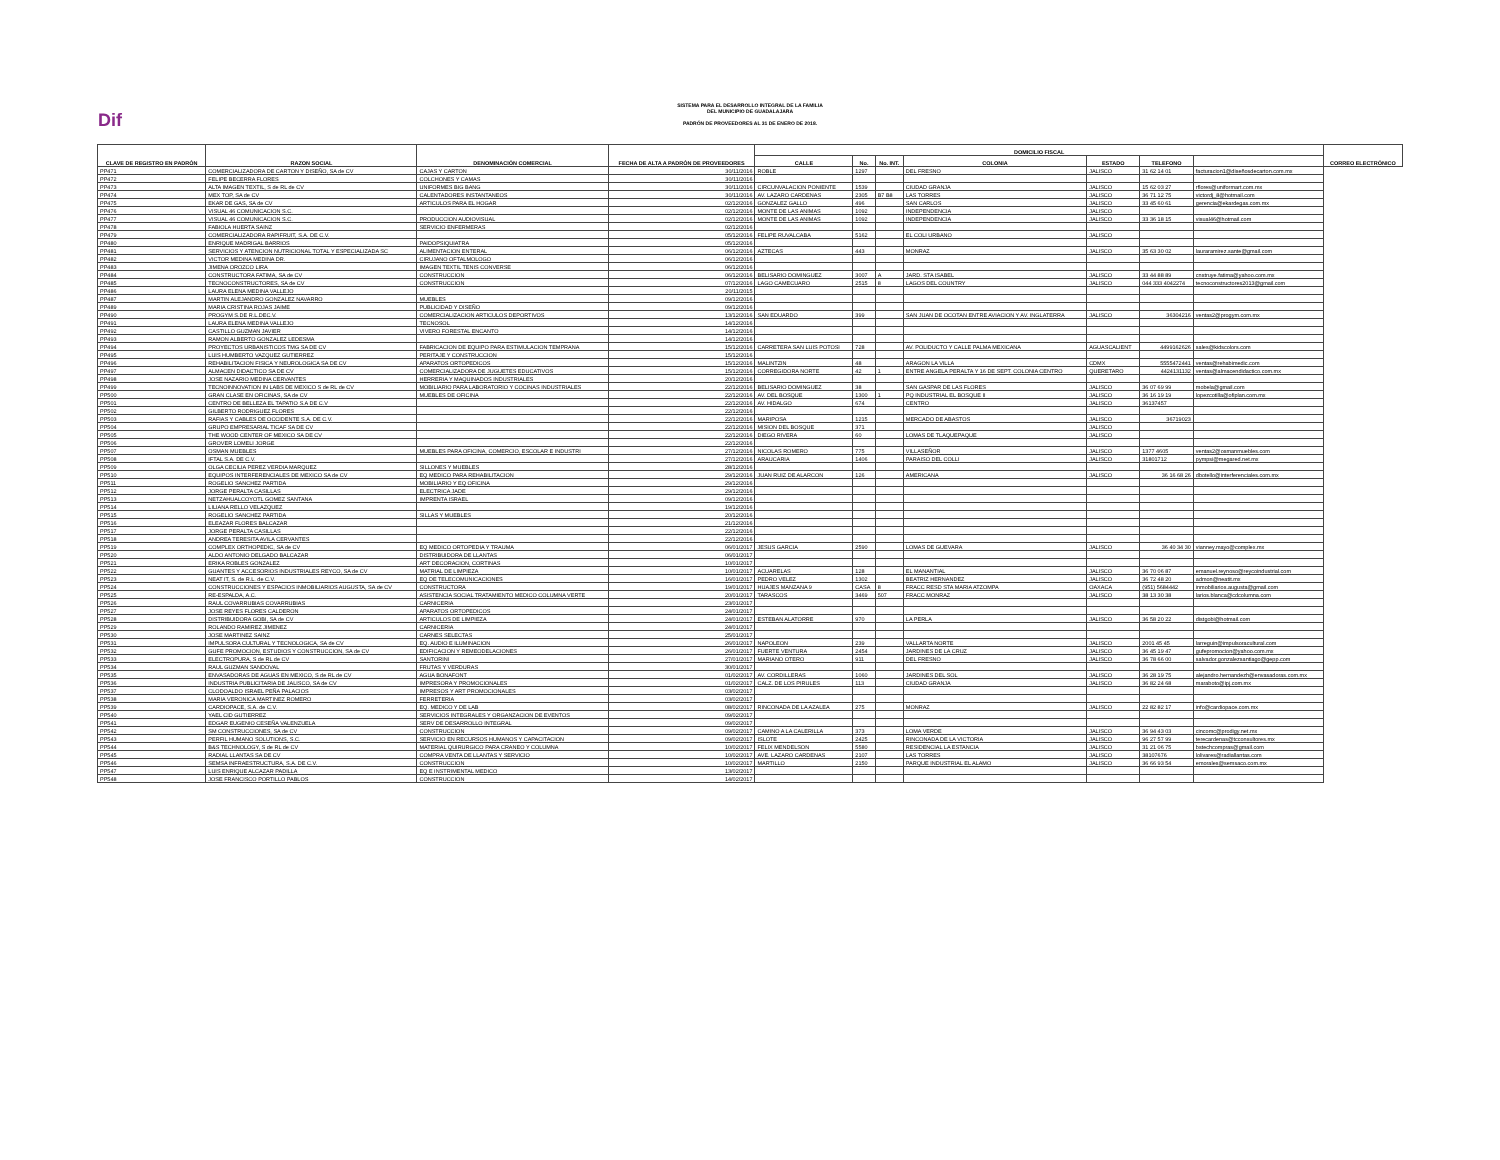Dif
SISTEMA PARA EL DESARROLLO INTEGRAL DE LA FAMILIA
DEL MUNICIPIO DE GUADALAJARA
PADRÓN DE PROVEEDORES AL 31 DE ENERO DE 2018.
| CLAVE DE REGISTRO EN PADRÓN | RAZON SOCIAL | DENOMINACIÓN COMERCIAL | FECHA DE ALTA A PADRÓN DE PROVEEDORES | DOMICILIO FISCAL | | | | | | | CORREO ELECTRÓNICO |
| --- | --- | --- | --- | --- | --- | --- | --- | --- | --- | --- | --- |
| | | | | CALLE | No. | No. INT. | COLONIA | ESTADO | TELEFONO | | |
| PP471 | COMERCIALIZADORA DE CARTON Y DISEÑO, SA de CV | CAJAS Y CARTON | 30/11/2016 | ROBLE | 1297 | | DEL FRESNO | JALISCO | 31 62 14 01 | facturacion1@diseñosdecarton.com.mx | |
| PP472 | FELIPE BECERRA FLORES | COLCHONES Y CAMAS | 30/11/2016 | | | | | | | | |
| PP473 | ALTA IMAGEN TEXTIL, S de RL de CV | UNIFORMES BIG BANG | 30/11/2016 | CIRCUNVALACION PONIENTE | 1539 | | CIUDAD GRANJA | JALISCO | 15 62 03 27 | rflores@uniformart.com.mx | |
| PP474 | MEX TOP, SA de CV | CALENTADORES INSTANTANEOS | 30/11/2016 | AV. LAZARO CARDENAS | 2305 | B7 B8 | LAS TORRES | JALISCO | 36 71 12 75 | victordj_8@hotmail.com | |
| PP475 | EKAR DE GAS, SA de CV | ARTICULOS PARA EL HOGAR | 02/12/2016 | GONZALEZ GALLO | 496 | | SAN CARLOS | JALISCO | 33 45 60 61 | gerencia@ekardegas.com.mx | |
| PP476 | VISUAL 46 COMUNICACION S.C. | | 02/12/2016 | MONTE DE LAS ANIMAS | 1092 | | INDEPENDENCIA | JALISCO | | | |
| PP477 | VISUAL 46 COMUNICACION S.C. | PRODUCCION AUDIOVISUAL | 02/12/2016 | MONTE DE LAS ANIMAS | 1092 | | INDEPENDENCIA | JALISCO | 33 36 18 15 | visual46@hotmail.com | |
| PP478 | FABIOLA HUERTA SAINZ | SERVICIO ENFERMERAS | 02/12/2016 | | | | | | | | |
| PP479 | COMERCIALIZADORA RAPIFRUIT, S.A. DE C.V. | | 05/12/2016 | FELIPE RUVALCABA | 5162 | | EL COLI URBANO | JALISCO | | | |
| PP480 | ENRIQUE MADRIGAL BARRIOS | PAIDOPSIQUIATRA | 05/12/2016 | | | | | | | | |
| PP481 | SERVICIOS Y ATENCION NUTRICIONAL TOTAL Y ESPECIALIZADA SC | ALIMENTACION ENTERAL | 06/12/2016 | AZTECAS | 443 | | MONRAZ | JALISCO | 35 63 30 02 | lauraramirez.sante@gmail.com | |
| PP482 | VICTOR MEDINA MEDINA DR. | CIRUJANO OFTALMOLOGO | 06/12/2016 | | | | | | | | |
| PP483 | JIMENA OROZCO LIRA | IMAGEN TEXTIL TENIS CONVERSE | 06/12/2016 | | | | | | | | |
| PP484 | CONSTRUCTORA FATIMA, SA de CV | CONSTRUCCION | 06/12/2016 | BELISARIO DOMINGUEZ | 3007 | A | JARD. STA ISABEL | JALISCO | 33 44 88 89 | cnstruye.fatima@yahoo.com.mx | |
| PP485 | TECNOCONSTRUCTORES, SA de CV | CONSTRUCCION | 07/12/2016 | LAGO CAMECUARO | 2515 | 8 | LAGOS DEL COUNTRY | JALISCO | 044 333 4042274 | tecnoconstructores2013@gmail.com | |
| PP486 | LAURA ELENA MEDINA VALLEJO | | 20/11/2015 | | | | | | | | |
| PP487 | MARTIN ALEJANDRO GONZALEZ NAVARRO | MUEBLES | 09/12/2016 | | | | | | | | |
| PP489 | MARIA CRISTINA ROJAS JAIME | PUBLICIDAD Y DISEÑO | 09/12/2016 | | | | | | | | |
| PP490 | PROGYM S.DE R.L.DEC.V. | COMERCIALIZACION ARTICULOS DEPORTIVOS | 13/12/2016 | SAN EDUARDO | 399 | | SAN JUAN DE OCOTAN ENTRE AVIACION Y AV. INGLATERRA | JALISCO | 36304216 | ventas2@progym.com.mx | |
| PP491 | LAURA ELENA MEDINA VALLEJO | TECNOSOL | 14/12/2016 | | | | | | | | |
| PP492 | CASTILLO GUZMAN JAVIER | VIVERO FORESTAL ENCANTO | 14/12/2016 | | | | | | | | |
| PP493 | RAMON ALBERTO GONZALEZ LEDESMA | | 14/12/2016 | | | | | | | | |
| PP494 | PROYECTOS URBANISTICOS TMG SA DE CV | FABRICACION DE EQUIPO PARA ESTIMULACION TEMPRANA | 15/12/2016 | CARRETERA SAN LUIS POTOSI | 728 | | AV. POLIDUCTO Y CALLE PALMA MEXICANA | AGUASCALIENT | 4499162626 | sales@kidscolors.com | |
| PP495 | LUIS HUMBERTO VAZQUEZ GUTIERREZ | PERITAJE Y CONSTRUCCION | 15/12/2016 | | | | | | | | |
| PP496 | REHABILITACION FISICA Y NEUROLOGICA SA DE CV | APARATOS ORTOPEDICOS | 15/12/2016 | MALINTZIN | 48 | | ARAGON LA VILLA | CDMX | 5555472441 | ventas@rehabimedic.com | |
| PP497 | ALMACEN DIDACTICO SA DE CV | COMERCIALIZADORA DE JUGUETES EDUCATIVOS | 15/12/2016 | CORREGIDORA NORTE | 42 | 1 | ENTRE ANGELA PERALTA Y 16 DE SEPT. COLONIA CENTRO | QUERETARO | 4424131132 | ventas@almacendidactico.com.mx | |
| PP498 | JOSE NAZARIO MEDINA CERVANTES | HERRERIA Y MAQUINADOS INDUSTRIALES | 20/12/2016 | | | | | | | | |
| PP499 | TECNOINNOVATION IN LABS DE MEXICO S de RL de CV | MOBILIARIO PARA LABORATORIO Y COCINAS INDUSTRIALES | 22/12/2016 | BELISARIO DOMINGUEZ | 38 | | SAN GASPAR DE LAS FLORES | JALISCO | 36 07 69 99 | mobela@gmail.com | |
| PP500 | GRAN CLASE EN OFICINAS, SA de CV | MUEBLES DE OFICINA | 22/12/2016 | AV. DEL BOSQUE | 1300 | 1 | PQ INDUSTRIAL EL BOSQUE II | JALISCO | 36 16 19 19 | lopezcotilla@ofiplan.com.mx | |
| PP501 | CENTRO DE BELLEZA EL TAPATIO S.A DE C.V | | 22/12/2016 | AV. HIDALGO | 674 | | CENTRO | JALISCO | 36137457 | | |
| PP502 | GILBERTO RODRIGUEZ FLORES | | 22/12/2016 | | | | | | | | |
| PP503 | RAFIAS Y CABLES DE OCCIDENTE S.A. DE C.V. | | 22/12/2016 | MARIPOSA | 1215 | | MERCADO DE ABASTOS | JALISCO | 36719023 | | |
| PP504 | GRUPO EMPRESARIAL TICAF SA DE CV | | 22/12/2016 | MISION DEL BOSQUE | 371 | | | JALISCO | | | |
| PP505 | THE WOOD CENTER OF MEXICO SA DE CV | | 22/12/2016 | DIEGO RIVERA | 60 | | LOMAS DE TLAQUEPAQUE | JALISCO | | | |
| PP506 | GROVER LOMELI JORGE | | 22/12/2016 | | | | | | | | |
| PP507 | OSMAN MUEBLES | MUEBLES PARA OFICINA, COMERCIO, ESCOLAR E INDUSTRI | 27/12/2016 | NICOLAS ROMERO | 775 | | VILLASEÑOR | JALISCO | 1377 4605 | ventas2@osmanmuebles.com | |
| PP508 | IFTAL S.A. DE C.V. | | 27/12/2016 | ARAUCARIA | 1406 | | PARAISO DEL COLLI | JALISCO | 31801712 | pympsi@megared.net.mx | |
| PP509 | OLGA CECILIA PEREZ VERDIA MARQUEZ | SILLONES Y MUEBLES | 28/12/2016 | | | | | | | | |
| PP510 | EQUIPOS INTERFERENCIALES DE MEXICO SA de CV | EQ MEDICO PARA REHABILITACION | 29/12/2016 | JUAN RUIZ DE ALARCON | 126 | | AMERICANA | JALISCO | 36 16 68 26 | dbotello@interferenciales.com.mx | |
| PP511 | ROGELIO SANCHEZ PARTIDA | MOBILIARIO Y EQ OFICINA | 29/12/2016 | | | | | | | | |
| PP512 | JORGE PERALTA CASILLAS | ELECTRICA JADE | 29/12/2016 | | | | | | | | |
| PP513 | NETZAHUALCOYOTL GOMEZ SANTANA | IMPRENTA ISRAEL | 09/12/2016 | | | | | | | | |
| PP514 | LILIANA RELLO VELAZQUEZ | | 19/12/2016 | | | | | | | | |
| PP515 | ROGELIO SANCHEZ PARTIDA | SILLAS Y MUEBLES | 20/12/2016 | | | | | | | | |
| PP516 | ELEAZAR FLORES BALCAZAR | | 21/12/2016 | | | | | | | | |
| PP517 | JORGE PERALTA CASILLAS | | 22/12/2016 | | | | | | | | |
| PP518 | ANDREA TERESITA AVILA CERVANTES | | 22/12/2016 | | | | | | | | |
| PP519 | COMPLEX ORTHOPEDIC, SA de CV | EQ MEDICO ORTOPEDIA Y TRAUMA | 06/01/2017 | JESUS GARCIA | 2590 | | LOMAS DE GUEVARA | JALISCO | 36 40 34 30 | vianney.mayo@complex.mx | |
| PP520 | ALDO ANTONIO DELGADO BALCAZAR | DISTRIBUIDORA DE LLANTAS | 06/01/2017 | | | | | | | | |
| PP521 | ERIKA ROBLES GONZALEZ | ART DECORACION, CORTINAS | 10/01/2017 | | | | | | | | |
| PP522 | GUANTES Y ACCESORIOS INDUSTRIALES REYCO, SA de CV | MATRIAL DE LIMPIEZA | 10/01/2017 | ACUARELAS | 128 | | EL MANANTIAL | JALISCO | 36 70 06 87 | emanuel.reynoso@reycoindustrial.com | |
| PP523 | NEAT IT, S. de R.L. de C.V. | EQ DE TELECOMUNICACIONES | 16/01/2017 | PEDRO VELEZ | 1302 | | BEATRIZ HERNANDEZ | JALISCO | 36 72 48 20 | admon@neatit.mx | |
| PP524 | CONSTRUCCIONES Y ESPACIOS INMOBILIARIOS AUGUSTA, SA de CV | CONSTRUCTORA | 19/01/2017 | HUAJES MANZANA 9 | CASA | 8 | FRACC RESD STA MARIA ATZOMPA | OAXACA | (951) 5684442 | inmobiliarios.augusta@gmail.com | |
| PP525 | RE-ESPALDA, A.C. | ASISTENCIA SOCIAL TRATAMIENTO MEDICO COLUMNA VERTE | 20/01/2017 | TARASCOS | 3469 | 507 | FRACC MONRAZ | JALISCO | 38 13 30 38 | larios.blanca@cdcolumna.com | |
| PP526 | RAUL COVARRUBIAS COVARRUBIAS | CARNICERIA | 23/01/2017 | | | | | | | | |
| PP527 | JOSE REYES FLORES CALDERON | APARATOS ORTOPEDICOS | 24/01/2017 | | | | | | | | |
| PP528 | DISTRIBUIDORA GOBI, SA de CV | ARTICULOS DE LIMPIEZA | 24/01/2017 | ESTEBAN ALATORRE | 970 | | LA PERLA | JALISCO | 36 58 20 22 | distgobi@hotmail.com | |
| PP529 | ROLANDO RAMIREZ JIMENEZ | CARNICERIA | 24/01/2017 | | | | | | | | |
| PP530 | JOSE MARTINEZ SAINZ | CARNES SELECTAS | 25/01/2017 | | | | | | | | |
| PP531 | IMPULSORA CULTURAL Y TECNOLOGICA, SA de CV | EQ. AUDIO E ILUMINACION | 26/01/2017 | NAPOLEON | 239 | | VALLARTA NORTE | JALISCO | 2001 45 45 | larreguin@impulsoracultural.com | |
| PP532 | GUFE PROMOCION, ESTUDIOS Y CONSTRUCCION, SA de CV | EDIFICACION Y REMEODELACIONES | 26/01/2017 | FUERTE VENTURA | 2454 | | JARDINES DE LA CRUZ | JALISCO | 36 45 19 47 | gufepromocion@yahoo.com.mx | |
| PP533 | ELECTROPURA, S de RL de CV | SANTORINI | 27/01/2017 | MARIANO OTERO | 911 | | DEL FRESNO | JALISCO | 36 78 66 00 | salvador.gonzalezsantiago@gepp.com | |
| PP534 | RAUL GUZMAN SANDOVAL | FRUTAS Y VERDURAS | 30/01/2017 | | | | | | | | |
| PP535 | ENVASADORAS DE AGUAS EN MEXICO, S de RL de CV | AGUA BONAFONT | 01/02/2017 | AV. CORDILLERAS | 1060 | | JARDINES DEL SOL | JALISCO | 36 28 19 75 | alejandro.hernandezh@envasadoras.com.mx | |
| PP536 | INDUSTRIA PUBLICITARIA DE JALISCO, SA de CV | IMPRESORA Y PROMOCIONALES | 01/02/2017 | CALZ. DE LOS PIRULES | 113 | | CIUDAD GRANJA | JALISCO | 36 82 24 68 | maraboto@ipj.com.mx | |
| PP537 | CLODOALDO ISRAEL PEÑA PALACIOS | IMPRESOS Y ART PROMOCIONALES | 03/02/2017 | | | | | | | | |
| PP538 | MARIA VERONICA MARTINEZ ROMERO | FERRETERIA | 03/02/2017 | | | | | | | | |
| PP539 | CARDIOPACE, S.A. de C.V. | EQ. MEDICO Y DE LAB | 08/02/2017 | RINCONADA DE LA AZALEA | 275 | | MONRAZ | JALISCO | 22 82 82 17 | info@cardiopace.com.mx | |
| PP540 | YAEL CID GUTIERREZ | SERVICIOS INTEGRALES Y ORGANZACION DE EVENTOS | 09/02/2017 | | | | | | | | |
| PP541 | EDGAR EUGENIO CESEÑA VALENZUELA | SERV DE DESARROLLO INTEGRAL | 09/02/2017 | | | | | | | | |
| PP542 | SM CONSTRUCCIONES, SA de CV | CONSTRUCCION | 09/02/2017 | CAMINO A LA CALERILLA | 373 | | LOMA VERDE | JALISCO | 36 94 43 03 | cincomc@prodigy.net.mx | |
| PP543 | PERFIL HUMANO SOLUTIONS, S.C. | SERVICIO EN RECURSOS HUMANOS Y CAPACITACION | 09/02/2017 | ISLOTE | 2425 | | RINCONADA DE LA VICTORIA | JALISCO | 96 27 57 99 | terecardenas@tcconsultores.mx | |
| PP544 | B&S TECHNOLOGY, S de RL de CV | MATERIAL QUIRURGICO PARA CRANEO Y COLUMNA | 10/02/2017 | FELIX MENDELSON | 5580 | | RESIDENCIAL LA ESTANCIA | JALISCO | 31 21 06 75 | bstechcompras@gmail.com | |
| PP545 | RADIAL LLANTAS SA DE CV | COMPRA VENTA DE LLANTAS Y SERVICIO | 10/02/2017 | AVE. LAZARO CARDENAS | 2107 | | LAS TORRES | JALISCO | 38107676 | lolivares@radiallantas.com | |
| PP546 | SEMSA INFRAESTRUCTURA, S.A. DE C.V. | CONSTRUCCION | 10/02/2017 | MARTILLO | 2150 | | PARQUE INDUSTRIAL EL ALAMO | JALISCO | 36 66 93 54 | emorales@semsaco.com.mx | |
| PP547 | LUIS ENRIQUE ALCAZAR PADILLA | EQ E INSTRIMENTAL MEDICO | 13/02/2017 | | | | | | | | |
| PP548 | JOSE FRANCISCO PORTILLO PABLOS | CONSTRUCCION | 14/02/2017 | | | | | | | | |